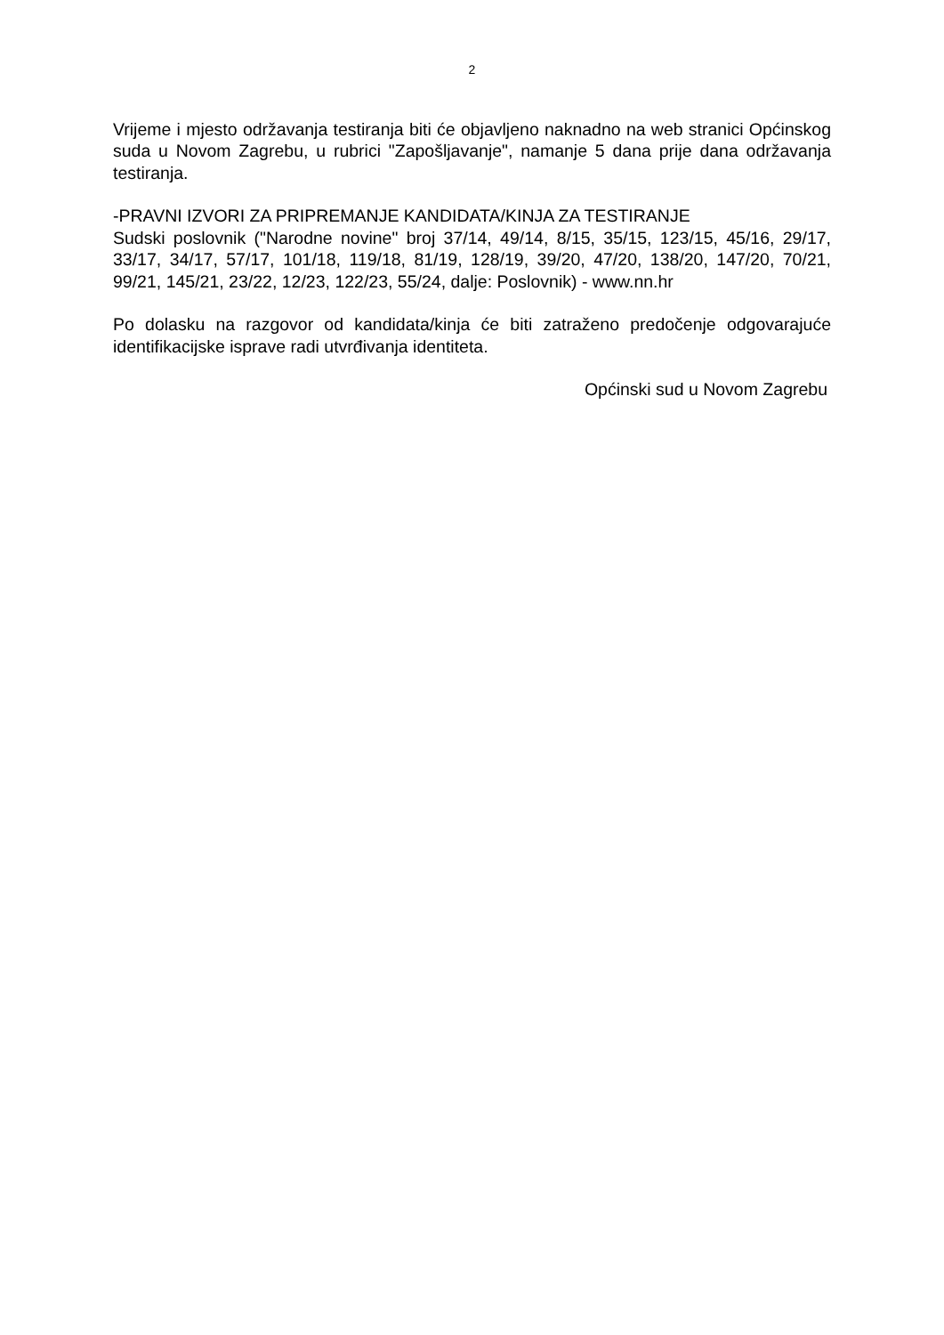2
Vrijeme i mjesto održavanja testiranja biti će objavljeno naknadno na web stranici Općinskog suda u Novom Zagrebu, u rubrici "Zapošljavanje", namanje 5 dana prije dana održavanja testiranja.
-PRAVNI IZVORI ZA PRIPREMANJE KANDIDATA/KINJA ZA TESTIRANJE
Sudski poslovnik ("Narodne novine" broj 37/14, 49/14, 8/15, 35/15, 123/15, 45/16, 29/17, 33/17, 34/17, 57/17, 101/18, 119/18, 81/19, 128/19, 39/20, 47/20, 138/20, 147/20, 70/21, 99/21, 145/21, 23/22, 12/23, 122/23, 55/24, dalje: Poslovnik) - www.nn.hr
Po dolasku na razgovor od kandidata/kinja će biti zatraženo predočenje odgovarajuće identifikacijske isprave radi utvrđivanja identiteta.
Općinski sud u Novom Zagrebu